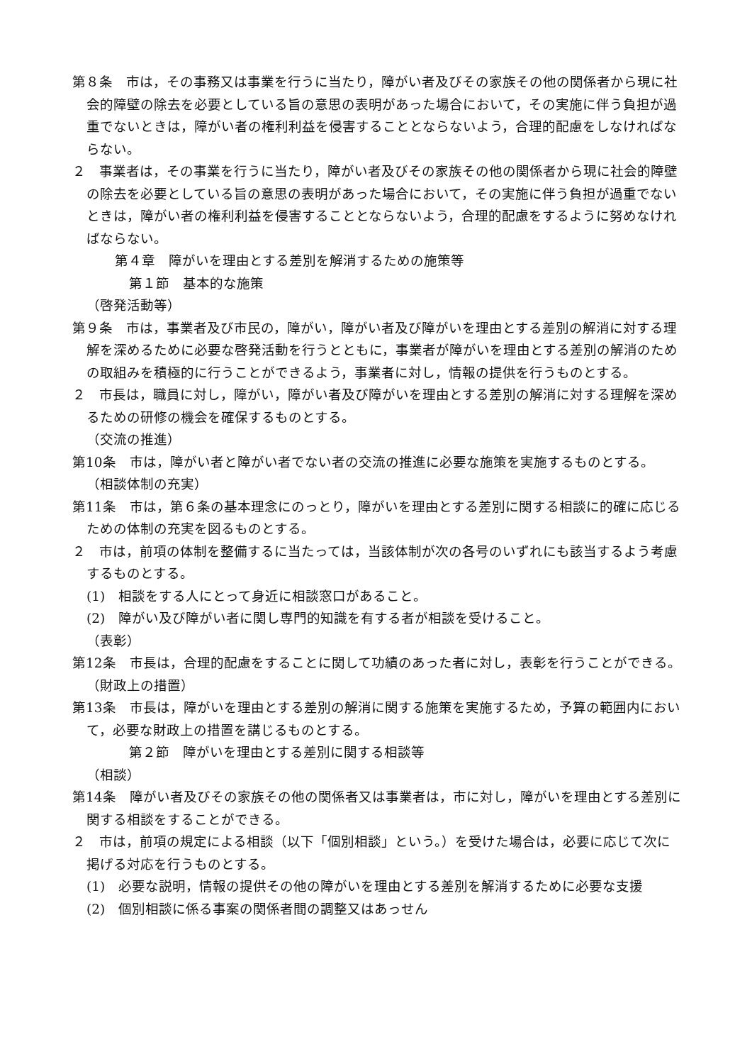第８条　市は，その事務又は事業を行うに当たり，障がい者及びその家族その他の関係者から現に社会的障壁の除去を必要としている旨の意思の表明があった場合において，その実施に伴う負担が過重でないときは，障がい者の権利利益を侵害することとならないよう，合理的配慮をしなければならない。
２　事業者は，その事業を行うに当たり，障がい者及びその家族その他の関係者から現に社会的障壁の除去を必要としている旨の意思の表明があった場合において，その実施に伴う負担が過重でないときは，障がい者の権利利益を侵害することとならないよう，合理的配慮をするように努めなければならない。
第４章　障がいを理由とする差別を解消するための施策等
第１節　基本的な施策
（啓発活動等）
第９条　市は，事業者及び市民の，障がい，障がい者及び障がいを理由とする差別の解消に対する理解を深めるために必要な啓発活動を行うとともに，事業者が障がいを理由とする差別の解消のための取組みを積極的に行うことができるよう，事業者に対し，情報の提供を行うものとする。
２　市長は，職員に対し，障がい，障がい者及び障がいを理由とする差別の解消に対する理解を深めるための研修の機会を確保するものとする。
（交流の推進）
第10条　市は，障がい者と障がい者でない者の交流の推進に必要な施策を実施するものとする。
（相談体制の充実）
第11条　市は，第６条の基本理念にのっとり，障がいを理由とする差別に関する相談に的確に応じるための体制の充実を図るものとする。
２　市は，前項の体制を整備するに当たっては，当該体制が次の各号のいずれにも該当するよう考慮するものとする。
(1)　相談をする人にとって身近に相談窓口があること。
(2)　障がい及び障がい者に関し専門的知識を有する者が相談を受けること。
（表彰）
第12条　市長は，合理的配慮をすることに関して功績のあった者に対し，表彰を行うことができる。
（財政上の措置）
第13条　市長は，障がいを理由とする差別の解消に関する施策を実施するため，予算の範囲内において，必要な財政上の措置を講じるものとする。
第２節　障がいを理由とする差別に関する相談等
（相談）
第14条　障がい者及びその家族その他の関係者又は事業者は，市に対し，障がいを理由とする差別に関する相談をすることができる。
２　市は，前項の規定による相談（以下「個別相談」という。）を受けた場合は，必要に応じて次に掲げる対応を行うものとする。
(1)　必要な説明，情報の提供その他の障がいを理由とする差別を解消するために必要な支援
(2)　個別相談に係る事案の関係者間の調整又はあっせん